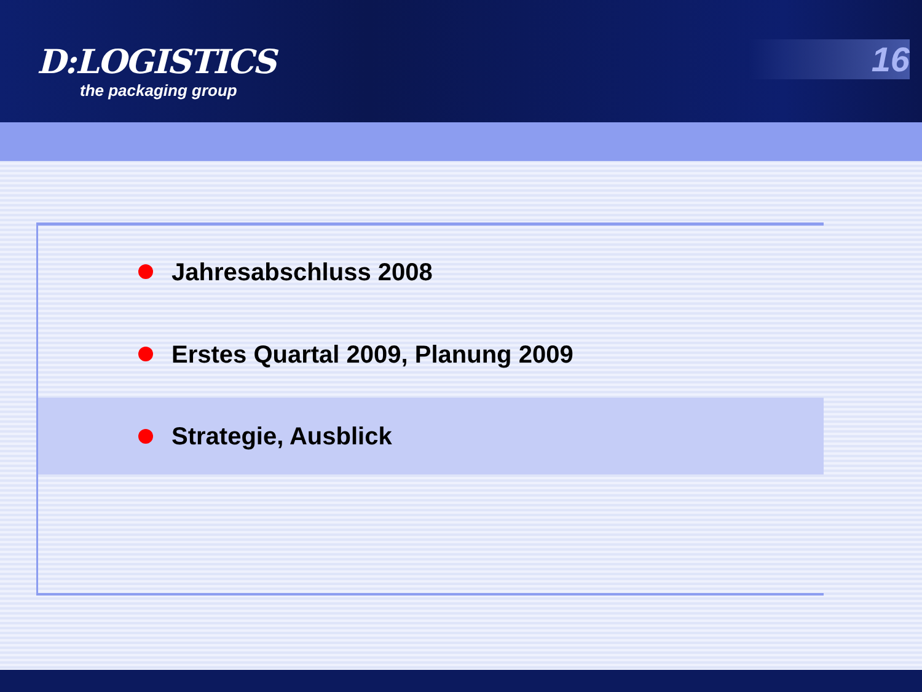D:LOGISTICS
the packaging group
16
Jahresabschluss 2008
Erstes Quartal 2009, Planung 2009
Strategie, Ausblick